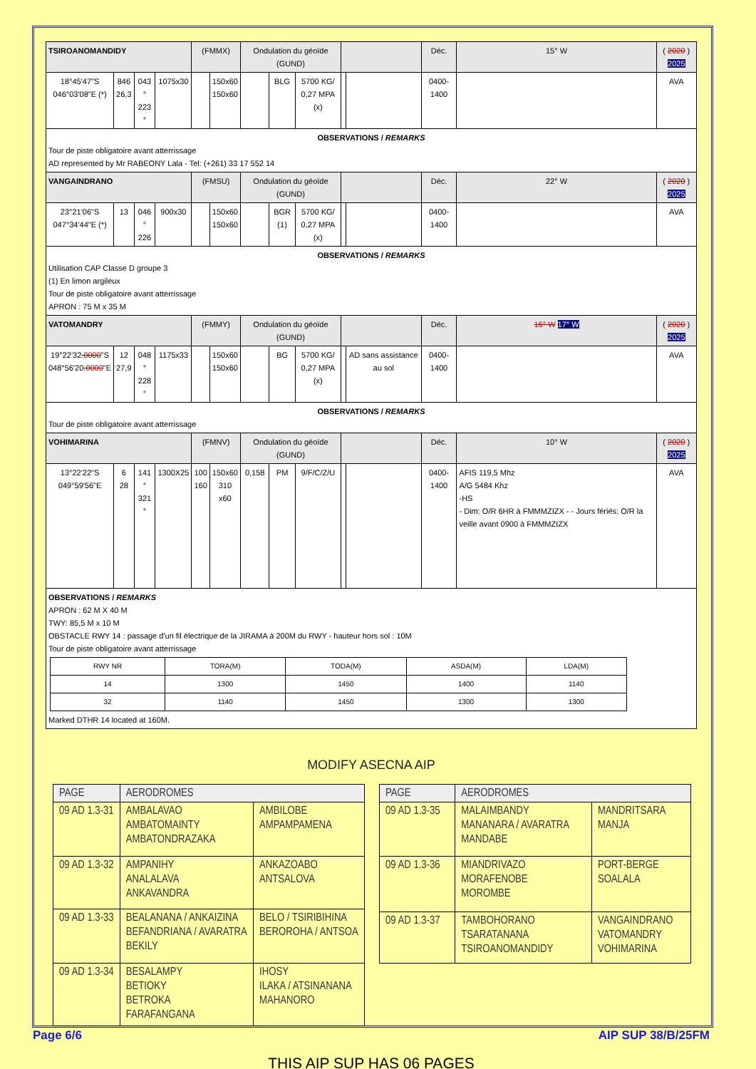| TSIROANOMANDIDY | | | | (FMMX) | | Ondulation du géoïde (GUND) | | | | | Déc. | 15° W | ( 2020 ) 2025 |
| 18°45'47"S 046°03'08"E (*) | 846 26,3 | 043 ° 223 ° | 1075x30 | | 150x60 150x60 | | BLG | 5700 KG/ 0,27 MPA (x) | | | 0400-1400 | | AVA |
| OBSERVATIONS / REMARKS Tour de piste obligatoire avant atterrissage AD represented by Mr RABEONY Lala - Tel: (+261) 33 17 552 14 | | | | | | | | | | | | | |
| VANGAINDRANO | | | | (FMSU) | | Ondulation du géoïde (GUND) | | | | | Déc. | 22° W | ( 2020 ) 2025 |
| 23°21'06"S 047°34'44"E (*) | 13 | 046 ° 226 | 900x30 | | 150x60 150x60 | | BGR (1) | 5700 KG/ 0,27 MPA (x) | | | 0400-1400 | | AVA |
| OBSERVATIONS / REMARKS Utilisation CAP Classe D groupe 3 (1) En limon argileux Tour de piste obligatoire avant atterrissage APRON : 75 M x 35 M | | | | | | | | | | | | | |
| VATOMANDRY | | | | (FMMY) | | Ondulation du géoïde (GUND) | | | | | Déc. | 16° W 17° W | ( 2020 ) 2025 |
| 19°22'32 .0000 "S 048°56'20 .0000 "E | 12 27,9 | 048 ° 228 ° | 1175x33 | | 150x60 150x60 | | BG | 5700 KG/ 0,27 MPA (x) | | AD sans assistance au sol | 0400-1400 | | AVA |
| OBSERVATIONS / REMARKS Tour de piste obligatoire avant atterrissage | | | | | | | | | | | | | |
| VOHIMARINA | | | | (FMNV) | | Ondulation du géoïde (GUND) | | | | | Déc. | 10° W | ( 2020 ) 2025 |
| 13°22'22"S 049°59'56"E | 6 28 | 141 ° 321 ° | 1300X25 | 100 160 | 150x60 310 x60 | 0,158 | PM | 9/F/C/Z/U | | | 0400-1400 | AFIS 119,5 Mhz A/G 5484 Khz -HS - Dim: O/R 6HR à FMMMZIZX - - Jours fériés: O/R la veille avant 0900 à FMMMZIZX | AVA |
| OBSERVATIONS / REMARKS APRON : 62 M X 40 M TWY: 85,5 M x 10 M OBSTACLE RWY 14 : passage d'un fil électrique de la JIRAMA à 200M du RWY - hauteur hors sol : 10M Tour de piste obligatoire avant atterrissage / RWY NR / TORA(M) / TODA(M) / ASDA(M) / LDA(M) / / 14 / 1300 / 1450 / 1400 / 1140 / / 32 / 1140 / 1450 / 1300 / 1300 / Marked DTHR 14 located at 160M. | | | | | | | | | | | | | |
MODIFY ASECNA AIP
| PAGE | AERODROMES | |
| --- | --- | --- |
| 09 AD 1.3-31 | AMBALAVAO AMBATOMAINTY AMBATONDRAZAKA | AMBILOBE AMPAMPAMENA |
| 09 AD 1.3-32 | AMPANIHY ANALALAVA ANKAVANDRA | ANKAZOABO ANTSALOVA |
| 09 AD 1.3-33 | BEALANANA / ANKAIZINA BEFANDRIANA / AVARATRA BEKILY | BELO / TSIRIBIHINA BEROROHA / ANTSOA |
| 09 AD 1.3-34 | BESALAMPY BETIOKY BETROKA FARAFANGANA | IHOSY ILAKA / ATSINANANA MAHANORO |
| PAGE | AERODROMES | |
| --- | --- | --- |
| 09 AD 1.3-35 | MALAIMBANDY MANANARA / AVARATRA MANDABE | MANDRITSARA MANJA |
| 09 AD 1.3-36 | MIANDRIVAZO MORAFENOBE MOROMBE | PORT-BERGE SOALALA |
| 09 AD 1.3-37 | TAMBOHORANO TSARATANANA TSIROANOMANDIDY | VANGAINDRANO VATOMANDRY VOHIMARINA |
THIS AIP SUP HAS 06 PAGES
Page 6/6 AIP SUP 38/B/25FM